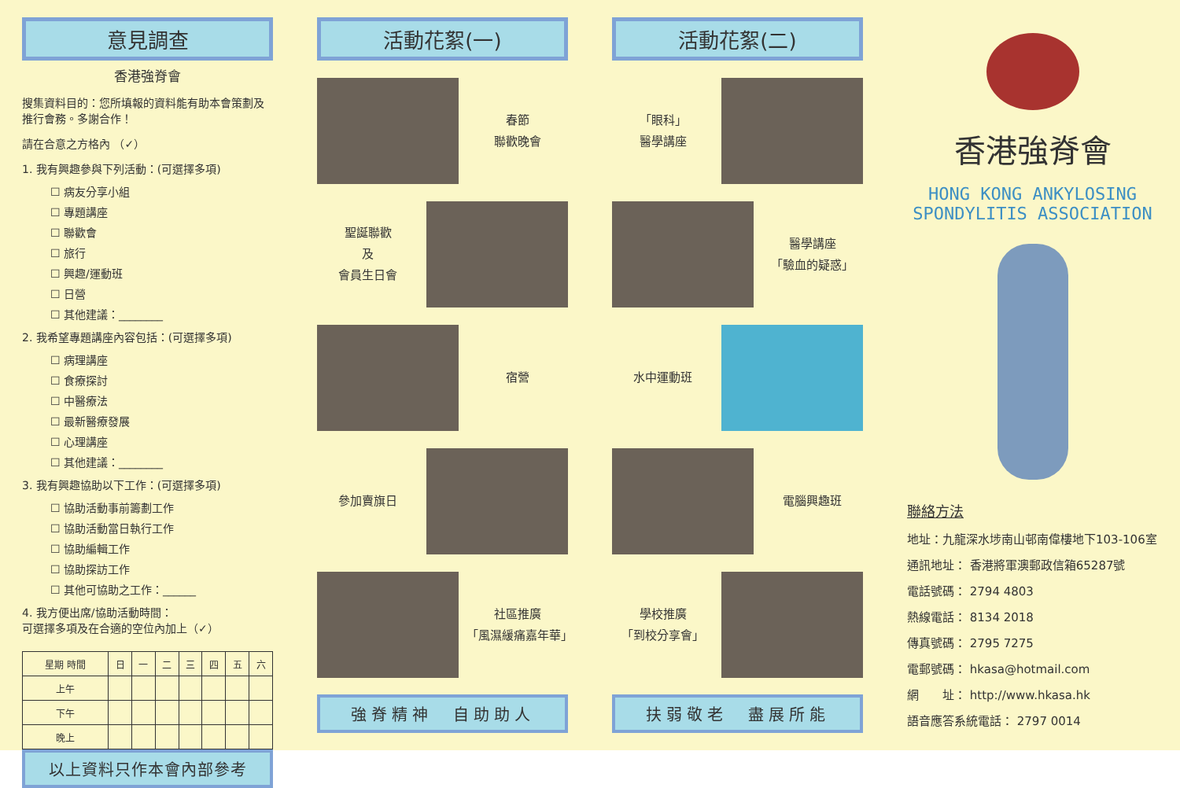意見調查
香港強脊會
搜集資料目的：您所填報的資料能有助本會策劃及推行會務。多謝合作！
請在合意之方格內 （✓）
1. 我有興趣參與下列活動：(可選擇多項)
☐ 病友分享小組 ☐ 專題講座 ☐ 聯歡會 ☐ 旅行 ☐ 興趣/運動班 ☐ 日營 ☐ 其他建議：________
2. 我希望專題講座內容包括：(可選擇多項)
☐ 病理講座 ☐ 食療探討 ☐ 中醫療法 ☐ 最新醫療發展 ☐ 心理講座 ☐ 其他建議：________
3. 我有興趣協助以下工作：(可選擇多項)
☐ 協助活動事前籌劃工作 ☐ 協助活動當日執行工作 ☐ 協助編輯工作 ☐ 協助探訪工作 ☐ 其他可協助之工作：______
4. 我方便出席/協助活動時間：
可選擇多項及在合適的空位內加上（✓）
| 星期 時間 | 日 | 一 | 二 | 三 | 四 | 五 | 六 |
| --- | --- | --- | --- | --- | --- | --- | --- |
| 上午 | | | | | | | |
| 下午 | | | | | | | |
| 晚上 | | | | | | | |
以上資料只作本會內部參考
活動花絮(一)
春節
聯歡晚會
聖誕聯歡
及
會員生日會
宿營
參加賣旗日
社區推廣
「風濕緩痛嘉年華」
強脊精神　自助助人
活動花絮(二)
「眼科」
醫學講座
醫學講座
「驗血的疑惑」
水中運動班
電腦興趣班
學校推廣
「到校分享會」
扶弱敬老　盡展所能
香港強脊會
HONG KONG ANKYLOSING
SPONDYLITIS ASSOCIATION
聯絡方法
地址：九龍深水埗南山邨南偉樓地下103-106室
通訊地址： 香港將軍澳郵政信箱65287號
電話號碼： 2794 4803
熱線電話： 8134 2018
傳真號碼： 2795 7275
電郵號碼： hkasa@hotmail.com
網　　址： http://www.hkasa.hk
語音應答系統電話： 2797 0014